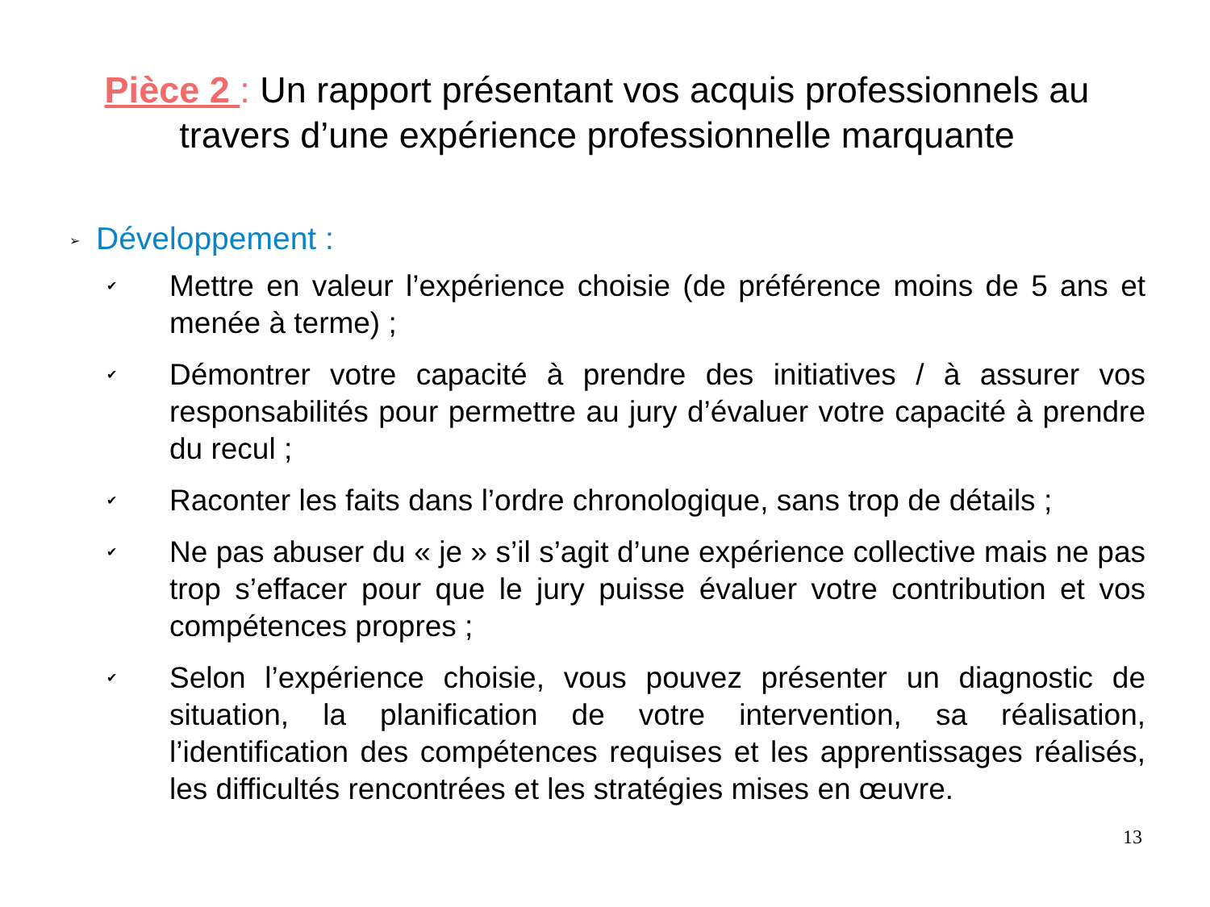Pièce 2 : Un rapport présentant vos acquis professionnels au travers d’une expérience professionnelle marquante
➢ Développement :
✔
Mettre en valeur l’expérience choisie (de préférence moins de 5 ans et menée à terme) ;
✔
Démontrer votre capacité à prendre des initiatives / à assurer vos responsabilités pour permettre au jury d’évaluer votre capacité à prendre du recul ;
✔
Raconter les faits dans l’ordre chronologique, sans trop de détails ;
✔
Ne pas abuser du « je » s’il s’agit d’une expérience collective mais ne pas trop s’effacer pour que le jury puisse évaluer votre contribution et vos compétences propres ;
✔
Selon l’expérience choisie, vous pouvez présenter un diagnostic de situation, la planification de votre intervention, sa réalisation, l’identification des compétences requises et les apprentissages réalisés, les difficultés rencontrées et les stratégies mises en œuvre.
13